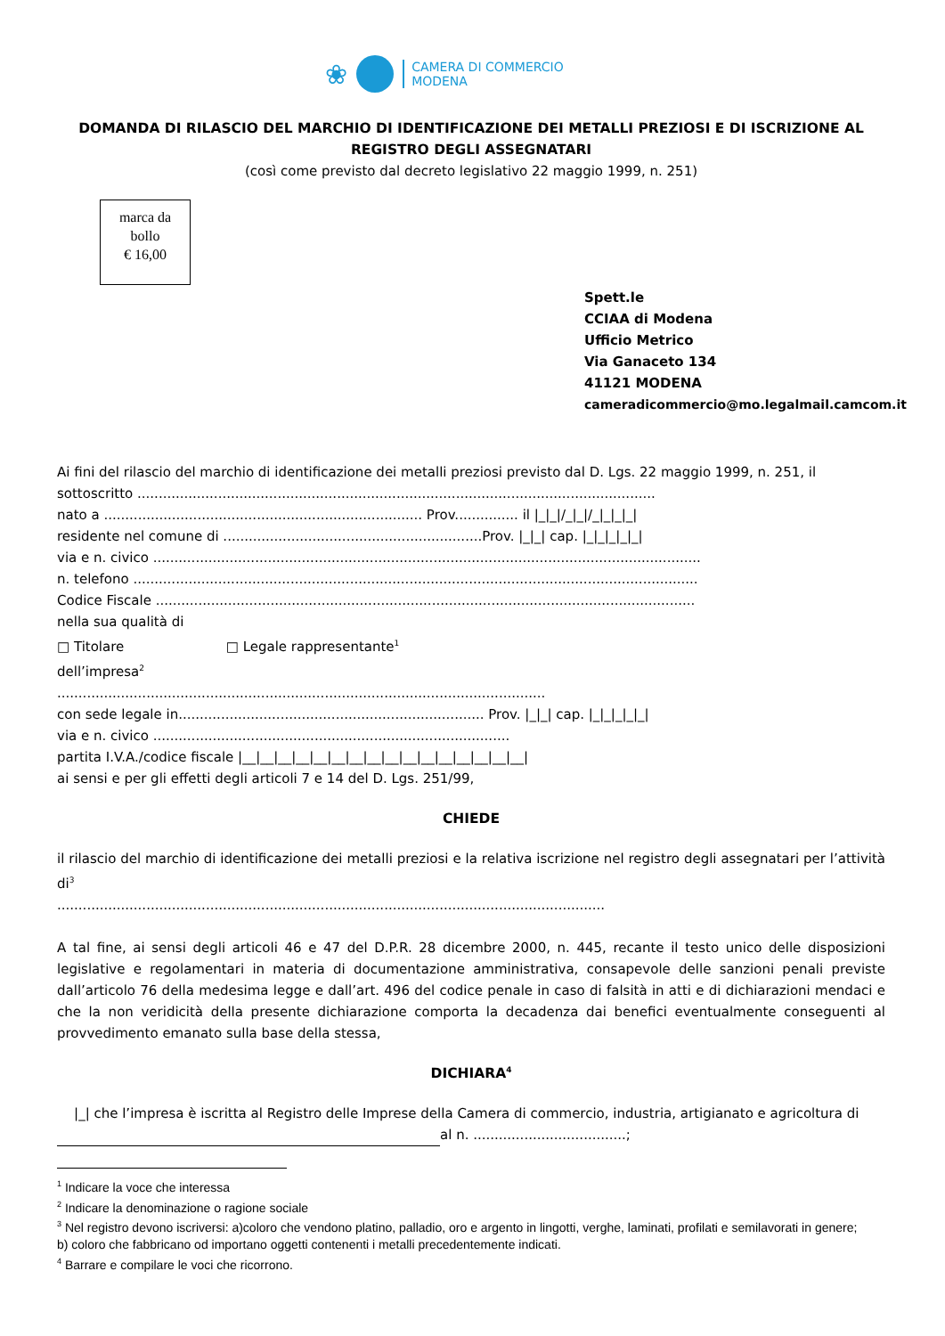❀
CAMERA DI COMMERCIO
MODENA
DOMANDA DI RILASCIO DEL MARCHIO DI IDENTIFICAZIONE DEI METALLI PREZIOSI E DI ISCRIZIONE AL REGISTRO DEGLI ASSEGNATARI
(così come previsto dal decreto legislativo 22 maggio 1999, n. 251)
marca da
bollo
€ 16,00
Spett.le
CCIAA di Modena
Ufficio Metrico
Via Ganaceto 134
41121 MODENA
cameradicommercio@mo.legalmail.camcom.it
Ai fini del rilascio del marchio di identificazione dei metalli preziosi previsto dal D. Lgs. 22 maggio 1999, n. 251, il sottoscritto ..........................................................................................................................
nato a ........................................................................... Prov............... il |_|_|/_|_|/_|_|_|_|
residente nel comune di .............................................................Prov. |_|_| cap. |_|_|_|_|_|
via e n. civico .................................................................................................................................
n. telefono .....................................................................................................................................
Codice Fiscale ...............................................................................................................................
nella sua qualità di
□ Titolare □ Legale rappresentante<sup>1</sup>
dell’impresa<sup>2</sup>
...................................................................................................................
con sede legale in........................................................................ Prov. |_|_| cap. |_|_|_|_|_|
via e n. civico ....................................................................................
partita I.V.A./codice fiscale |__|__|__|__|__|__|__|__|__|__|__|__|__|__|__|__|
ai sensi e per gli effetti degli articoli 7 e 14 del D. Lgs. 251/99,
CHIEDE
il rilascio del marchio di identificazione dei metalli preziosi e la relativa iscrizione nel registro degli assegnatari per l’attività di<sup>3</sup>
.................................................................................................................................
A tal fine, ai sensi degli articoli 46 e 47 del D.P.R. 28 dicembre 2000, n. 445, recante il testo unico delle disposizioni legislative e regolamentari in materia di documentazione amministrativa, consapevole delle sanzioni penali previste dall’articolo 76 della medesima legge e dall’art. 496 del codice penale in caso di falsità in atti e di dichiarazioni mendaci e che la non veridicità della presente dichiarazione comporta la decadenza dai benefici eventualmente conseguenti al provvedimento emanato sulla base della stessa,
DICHIARA<sup>4</sup>
|_| che l’impresa è iscritta al Registro delle Imprese della Camera di commercio, industria, artigianato e agricoltura di al n. ....................................;
<sup>1</sup> Indicare la voce che interessa
<sup>2</sup> Indicare la denominazione o ragione sociale
<sup>3</sup> Nel registro devono iscriversi: a)coloro che vendono platino, palladio, oro e argento in lingotti, verghe, laminati, profilati e semilavorati in genere; b) coloro che fabbricano od importano oggetti contenenti i metalli precedentemente indicati.
<sup>4</sup> Barrare e compilare le voci che ricorrono.